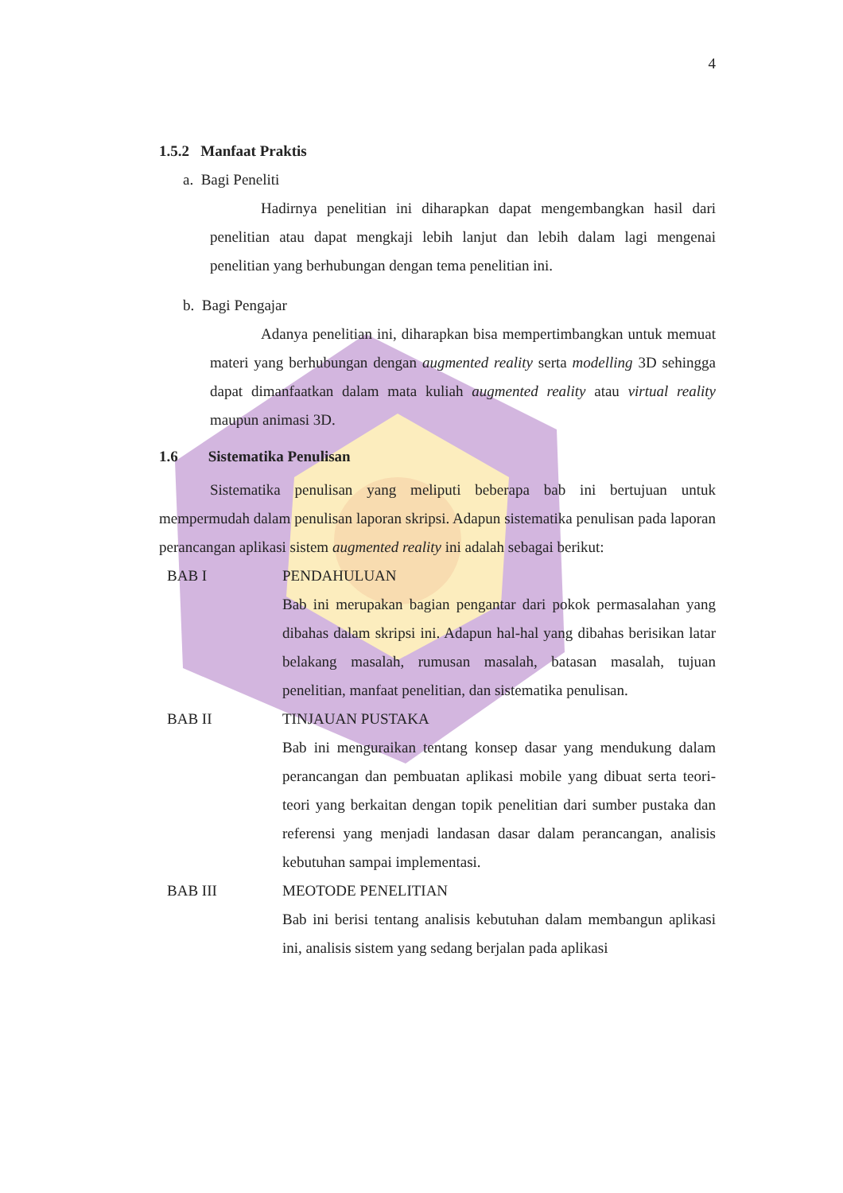4
1.5.2 Manfaat Praktis
a. Bagi Peneliti
Hadirnya penelitian ini diharapkan dapat mengembangkan hasil dari penelitian atau dapat mengkaji lebih lanjut dan lebih dalam lagi mengenai penelitian yang berhubungan dengan tema penelitian ini.
b. Bagi Pengajar
Adanya penelitian ini, diharapkan bisa mempertimbangkan untuk memuat materi yang berhubungan dengan augmented reality serta modelling 3D sehingga dapat dimanfaatkan dalam mata kuliah augmented reality atau virtual reality maupun animasi 3D.
1.6 Sistematika Penulisan
Sistematika penulisan yang meliputi beberapa bab ini bertujuan untuk mempermudah dalam penulisan laporan skripsi. Adapun sistematika penulisan pada laporan perancangan aplikasi sistem augmented reality ini adalah sebagai berikut:
BAB I PENDAHULUAN
Bab ini merupakan bagian pengantar dari pokok permasalahan yang dibahas dalam skripsi ini. Adapun hal-hal yang dibahas berisikan latar belakang masalah, rumusan masalah, batasan masalah, tujuan penelitian, manfaat penelitian, dan sistematika penulisan.
BAB II TINJAUAN PUSTAKA
Bab ini menguraikan tentang konsep dasar yang mendukung dalam perancangan dan pembuatan aplikasi mobile yang dibuat serta teori-teori yang berkaitan dengan topik penelitian dari sumber pustaka dan referensi yang menjadi landasan dasar dalam perancangan, analisis kebutuhan sampai implementasi.
BAB III MEOTODE PENELITIAN
Bab ini berisi tentang analisis kebutuhan dalam membangun aplikasi ini, analisis sistem yang sedang berjalan pada aplikasi